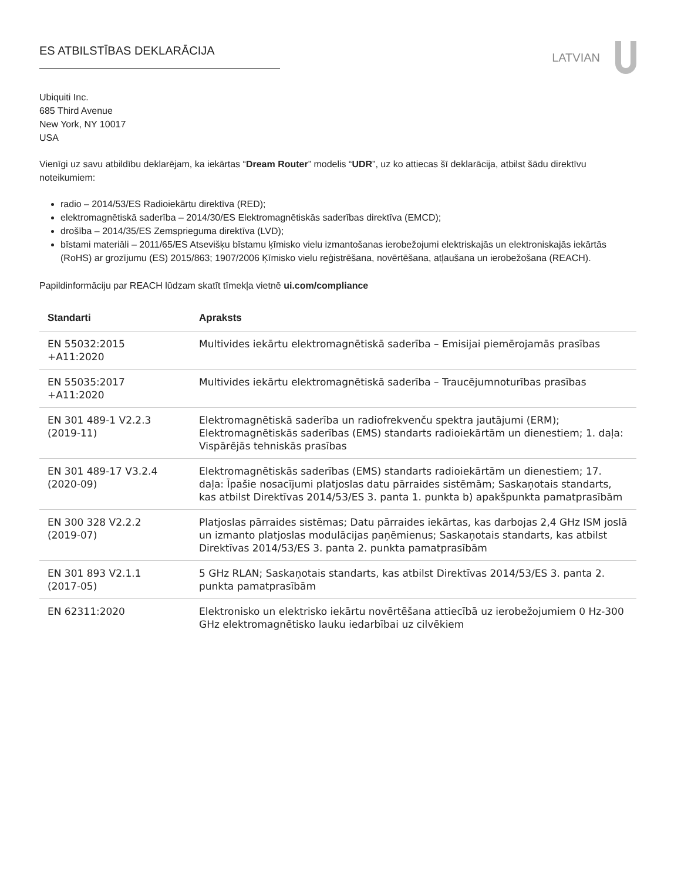ES ATBILSTĪBAS DEKLARĀCIJA
LATVIAN
Ubiquiti Inc.
685 Third Avenue
New York, NY 10017
USA
Vienīgi uz savu atbildību deklarējam, ka iekārtas “Dream Router” modelis “UDR”, uz ko attiecas šī deklarācija, atbilst šādu direktīvu noteikumiem:
radio – 2014/53/ES Radioiekārtu direktīva (RED);
elektromagnētiskā saderība – 2014/30/ES Elektromagnētiskās saderības direktīva (EMCD);
drošība – 2014/35/ES Zemsprieguma direktīva (LVD);
bīstami materiāli – 2011/65/ES Atsevišķu bīstamu ķīmisko vielu izmantošanas ierobežojumi elektriskajās un elektroniskajās iekārtās (RoHS) ar grozījumu (ES) 2015/863; 1907/2006 Ķīmisko vielu reģistrēšana, novērtēšana, atļaušana un ierobežošana (REACH).
Papildinformāciju par REACH lūdzam skatīt tīmekļa vietnē ui.com/compliance
| Standarti | Apraksts |
| --- | --- |
| EN 55032:2015 +A11:2020 | Multivides iekārtu elektromagnētiskā saderība – Emisijai piemērojamās prasības |
| EN 55035:2017 +A11:2020 | Multivides iekārtu elektromagnētiskā saderība – Traucējumnoturības prasības |
| EN 301 489-1 V2.2.3 (2019-11) | Elektromagnētiskā saderība un radiofrekvenču spektra jautājumi (ERM); Elektromagnētiskās saderības (EMS) standarts radioiekārtām un dienestiem; 1. daļa: Vispārējās tehniskās prasības |
| EN 301 489-17 V3.2.4 (2020-09) | Elektromagnētiskās saderības (EMS) standarts radioiekārtām un dienestiem; 17. daļa: Īpašie nosacījumi platjoslas datu pārraides sistēmām; Saskaņotais standarts, kas atbilst Direktīvas 2014/53/ES 3. panta 1. punkta b) apakšpunkta pamatprasībām |
| EN 300 328 V2.2.2 (2019-07) | Platjoslas pārraides sistēmas; Datu pārraides iekārtas, kas darbojas 2,4 GHz ISM joslā un izmanto platjoslas modulācijas paņēmienus; Saskaņotais standarts, kas atbilst Direktīvas 2014/53/ES 3. panta 2. punkta pamatprasībām |
| EN 301 893 V2.1.1 (2017-05) | 5 GHz RLAN; Saskaņotais standarts, kas atbilst Direktīvas 2014/53/ES 3. panta 2. punkta pamatprasībām |
| EN 62311:2020 | Elektronisko un elektrisko iekārtu novērtēšana attiecībā uz ierobežojumiem 0 Hz-300 GHz elektromagnētisko lauku iedarbībai uz cilvēkiem |